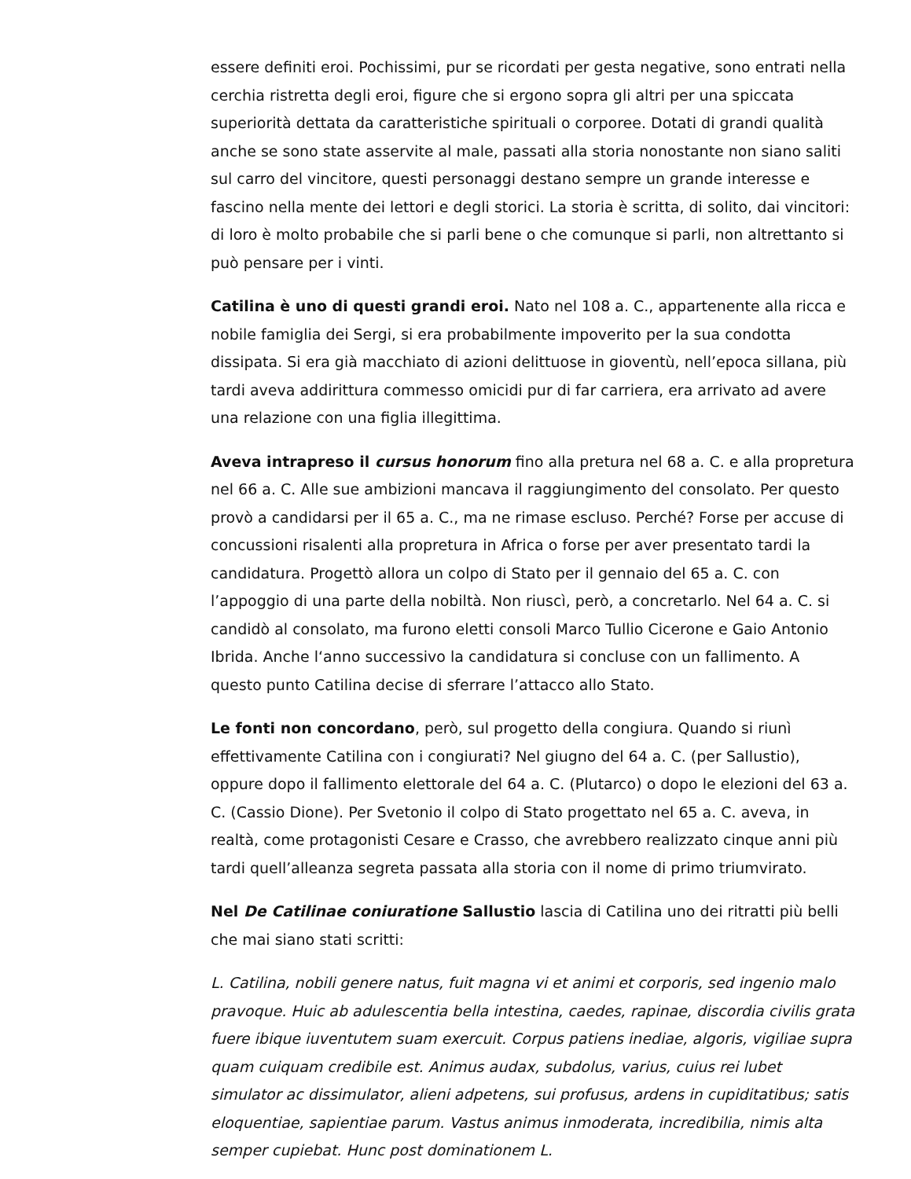essere definiti eroi. Pochissimi, pur se ricordati per gesta negative, sono entrati nella cerchia ristretta degli eroi, figure che si ergono sopra gli altri per una spiccata superiorità dettata da caratteristiche spirituali o corporee. Dotati di grandi qualità anche se sono state asservite al male, passati alla storia nonostante non siano saliti sul carro del vincitore, questi personaggi destano sempre un grande interesse e fascino nella mente dei lettori e degli storici. La storia è scritta, di solito, dai vincitori: di loro è molto probabile che si parli bene o che comunque si parli, non altrettanto si può pensare per i vinti.
Catilina è uno di questi grandi eroi. Nato nel 108 a. C., appartenente alla ricca e nobile famiglia dei Sergi, si era probabilmente impoverito per la sua condotta dissipata. Si era già macchiato di azioni delittuose in gioventù, nell’epoca sillana, più tardi aveva addirittura commesso omicidi pur di far carriera, era arrivato ad avere una relazione con una figlia illegittima.
Aveva intrapreso il cursus honorum fino alla pretura nel 68 a. C. e alla propretura nel 66 a. C. Alle sue ambizioni mancava il raggiungimento del consolato. Per questo provò a candidarsi per il 65 a. C., ma ne rimase escluso. Perché? Forse per accuse di concussioni risalenti alla propretura in Africa o forse per aver presentato tardi la candidatura. Progettò allora un colpo di Stato per il gennaio del 65 a. C. con l’appoggio di una parte della nobiltà. Non riuscì, però, a concretarlo. Nel 64 a. C. si candidò al consolato, ma furono eletti consoli Marco Tullio Cicerone e Gaio Antonio Ibrida. Anche l‘anno successivo la candidatura si concluse con un fallimento. A questo punto Catilina decise di sferrare l’attacco allo Stato.
Le fonti non concordano, però, sul progetto della congiura. Quando si riunì effettivamente Catilina con i congiurati? Nel giugno del 64 a. C. (per Sallustio), oppure dopo il fallimento elettorale del 64 a. C. (Plutarco) o dopo le elezioni del 63 a. C. (Cassio Dione). Per Svetonio il colpo di Stato progettato nel 65 a. C. aveva, in realtà, come protagonisti Cesare e Crasso, che avrebbero realizzato cinque anni più tardi quell’alleanza segreta passata alla storia con il nome di primo triumvirato.
Nel De Catilinae coniuratione Sallustio lascia di Catilina uno dei ritratti più belli che mai siano stati scritti:
L. Catilina, nobili genere natus, fuit magna vi et animi et corporis, sed ingenio malo pravoque. Huic ab adulescentia bella intestina, caedes, rapinae, discordia civilis grata fuere ibique iuventutem suam exercuit. Corpus patiens inediae, algoris, vigiliae supra quam cuiquam credibile est. Animus audax, subdolus, varius, cuius rei lubet simulator ac dissimulator, alieni adpetens, sui profusus, ardens in cupiditatibus; satis eloquentiae, sapientiae parum. Vastus animus inmoderata, incredibilia, nimis alta semper cupiebat. Hunc post dominationem L.